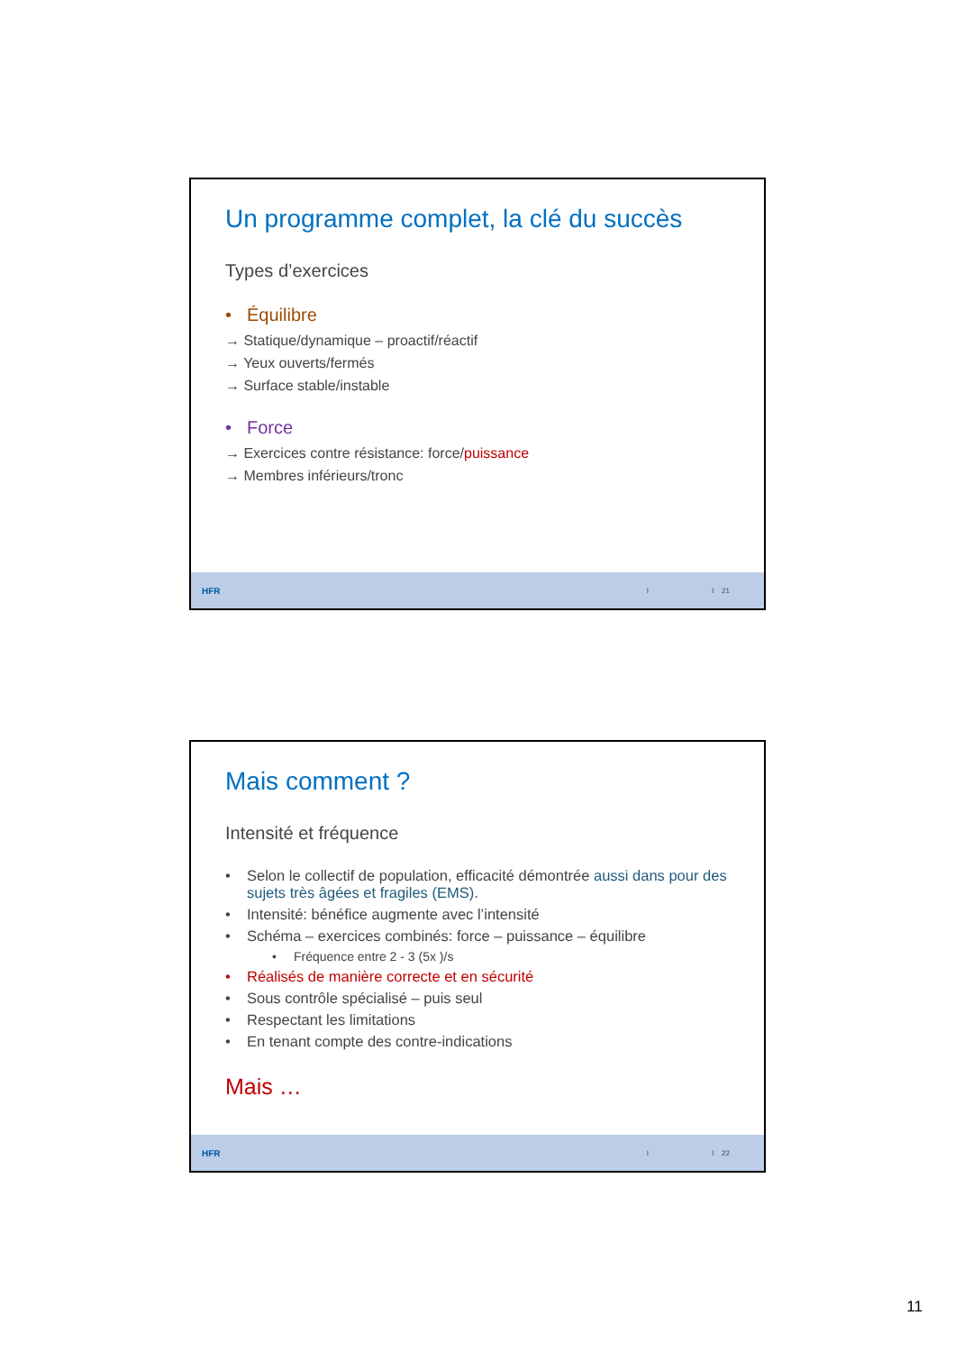Un programme complet, la clé du succès
Types d’exercices
• Équilibre
→ Statique/dynamique – proactif/réactif
→ Yeux ouverts/fermés
→ Surface stable/instable
• Force
→ Exercices contre résistance: force/puissance
→ Membres inférieurs/tronc
HFR I I 21
Mais comment ?
Intensité et fréquence
• Selon le collectif de population, efficacité démontrée aussi dans pour des sujets très âgées et fragiles (EMS).
• Intensité: bénéfice augmente avec l’intensité
• Schéma – exercices combinés: force – puissance – équilibre
• Fréquence entre 2 - 3 (5x )/s
• Réalisés de manière correcte et en sécurité
• Sous contrôle spécialisé – puis seul
• Respectant les limitations
• En tenant compte des contre-indications
Mais …
HFR I I 22
11